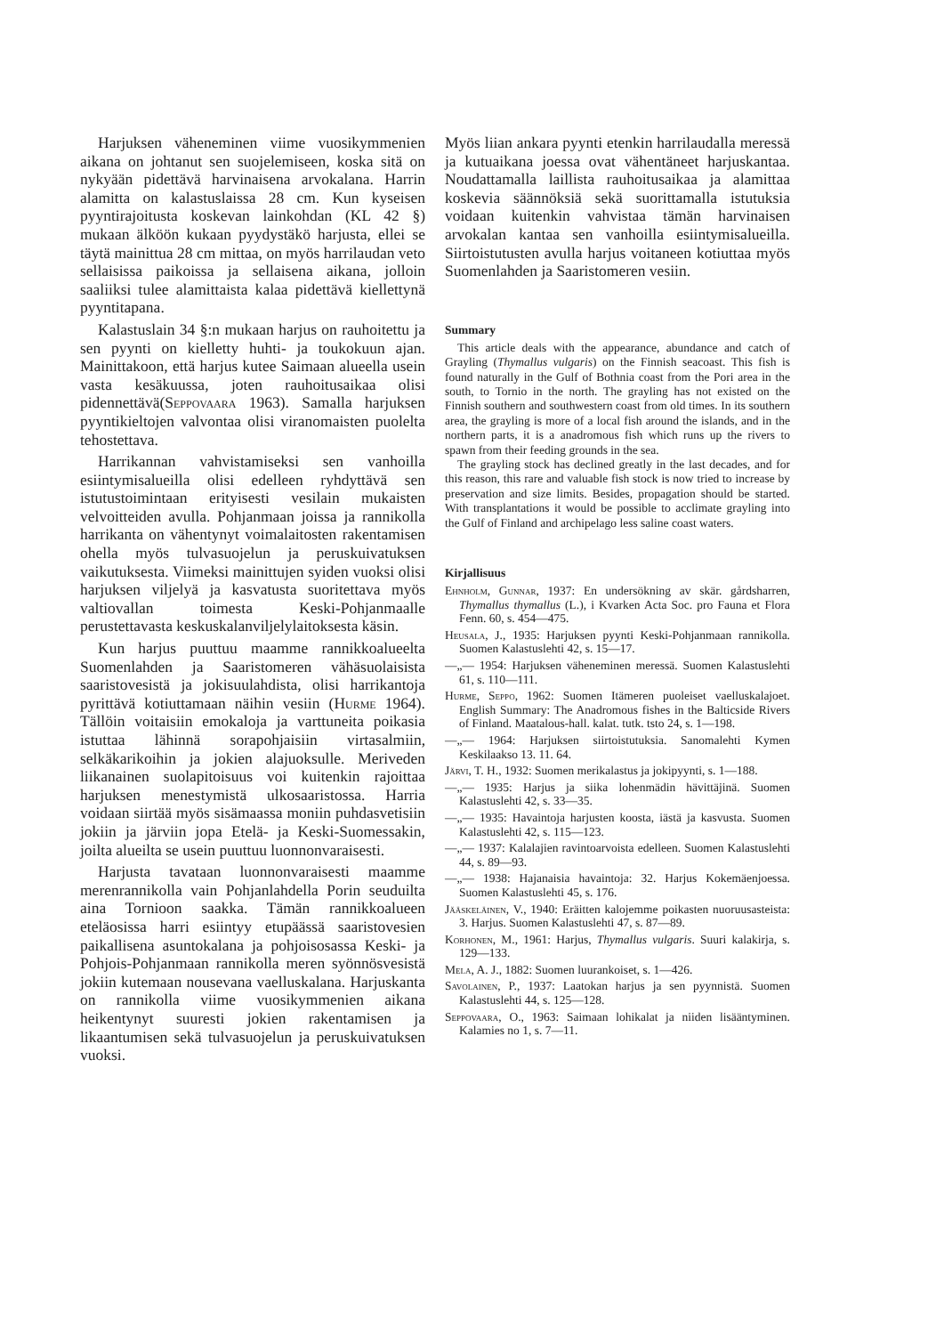Harjuksen väheneminen viime vuosikymmenien aikana on johtanut sen suojelemiseen, koska sitä on nykyään pidettävä harvinaisena arvokalana. Harrin alamitta on kalastuslaissa 28 cm. Kun kyseisen pyyntirajoitusta koskevan lainkohdan (KL 42 §) mukaan älköön kukaan pyydystäkö harjusta, ellei se täytä mainittua 28 cm mittaa, on myös harrilaudan veto sellaisissa paikoissa ja sellaisena aikana, jolloin saaliiksi tulee alamittaista kalaa pidettävä kiellettynä pyyntitapana.
Kalastuslain 34 §:n mukaan harjus on rauhoitettu ja sen pyynti on kielletty huhti- ja toukokuun ajan. Mainittakoon, että harjus kutee Saimaan alueella usein vasta kesäkuussa, joten rauhoitusaikaa olisi pidennettävä(Seppovaara 1963). Samalla harjuksen pyyntikieltojen valvontaa olisi viranomaisten puolelta tehostettava.
Harrikannan vahvistamiseksi sen vanhoilla esiintymisalueilla olisi edelleen ryhdyttävä sen istutustoimintaan erityisesti vesilain mukaisten velvoitteiden avulla. Pohjanmaan joissa ja rannikolla harrikanta on vähentynyt voimalaitosten rakentamisen ohella myös tulvasuojelun ja peruskuivatuksen vaikutuksesta. Viimeksi mainittujen syiden vuoksi olisi harjuksen viljelyä ja kasvatusta suoritettava myös valtiovallan toimesta Keski-Pohjanmaalle perustettavasta keskuskalanviljelylaitoksesta käsin.
Kun harjus puuttuu maamme rannikkoalueelta Suomenlahden ja Saaristomeren vähäsuolaisista saaristovesistä ja jokisuulahdista, olisi harrikantoja pyrittävä kotiuttamaan näihin vesiin (Hurme 1964). Tällöin voitaisiin emokaloja ja varttuneita poikasia istuttaa lähinnä sorapohjaisiin virtasalmiin, selkäkarikoihin ja jokien alajuoksulle. Meriveden liikanainen suolapitoisuus voi kuitenkin rajoittaa harjuksen menestymistä ulkosaaristossa. Harria voidaan siirtää myös sisämaassa moniin puhdasvetisiin jokiin ja järviin jopa Etelä- ja Keski-Suomessakin, joilta alueilta se usein puuttuu luonnonvaraisesti.
Harjusta tavataan luonnonvaraisesti maamme merenrannikolla vain Pohjanlahdella Porin seuduilta aina Tornioon saakka. Tämän rannikkoalueen eteläosissa harri esiintyy etupäässä saaristovesien paikallisena asuntokalana ja pohjoisosassa Keski- ja Pohjois-Pohjanmaan rannikolla meren syönnösvesistä jokiin kutemaan nousevana vaelluskalana. Harjuskanta on rannikolla viime vuosikymmenien aikana heikentynyt suuresti jokien rakentamisen ja likaantumisen sekä tulvasuojelun ja peruskuivatuksen vuoksi.
Myös liian ankara pyynti etenkin harrilaudalla meressä ja kutuaikana joessa ovat vähentäneet harjuskantaa. Noudattamalla laillista rauhoitusaikaa ja alamittaa koskevia säännöksiä sekä suorittamalla istutuksia voidaan kuitenkin vahvistaa tämän harvinaisen arvokalan kantaa sen vanhoilla esiintymisalueilla. Siirtoistutusten avulla harjus voitaneen kotiuttaa myös Suomenlahden ja Saaristomeren vesiin.
Summary
This article deals with the appearance, abundance and catch of Grayling (Thymallus vulgaris) on the Finnish seacoast. This fish is found naturally in the Gulf of Bothnia coast from the Pori area in the south, to Tornio in the north. The grayling has not existed on the Finnish southern and southwestern coast from old times. In its southern area, the grayling is more of a local fish around the islands, and in the northern parts, it is a anadromous fish which runs up the rivers to spawn from their feeding grounds in the sea.
The grayling stock has declined greatly in the last decades, and for this reason, this rare and valuable fish stock is now tried to increase by preservation and size limits. Besides, propagation should be started. With transplantations it would be possible to acclimate grayling into the Gulf of Finland and archipelago less saline coast waters.
Kirjallisuus
Ehnholm, Gunnar, 1937: En undersökning av skär. gårdsharren, Thymallus thymallus (L.), i Kvarken Acta Soc. pro Fauna et Flora Fenn. 60, s. 454—475.
Heusala, J., 1935: Harjuksen pyynti Keski-Pohjanmaan rannikolla. Suomen Kalastuslehti 42, s. 15—17.
—„— 1954: Harjuksen väheneminen meressä. Suomen Kalastuslehti 61, s. 110—111.
Hurme, Seppo, 1962: Suomen Itämeren puoleiset vaelluskalajoet. English Summary: The Anadromous fishes in the Balticside Rivers of Finland. Maatalous-hall. kalat. tutk. tsto 24, s. 1—198.
—„— 1964: Harjuksen siirtoistutuksia. Sanomalehti Kymen Keskilaakso 13. 11. 64.
Järvi, T. H., 1932: Suomen merikalastus ja jokipyynti, s. 1—188.
—„— 1935: Harjus ja siika lohenmädin hävittäjinä. Suomen Kalastuslehti 42, s. 33—35.
—„— 1935: Havaintoja harjusten koosta, iästä ja kasvusta. Suomen Kalastuslehti 42, s. 115—123.
—„— 1937: Kalalajien ravintoarvoista edelleen. Suomen Kalastuslehti 44, s. 89—93.
—„— 1938: Hajanaisia havaintoja: 32. Harjus Kokemäenjoessa. Suomen Kalastuslehti 45, s. 176.
Jääskeläinen, V., 1940: Eräitten kalojemme poikasten nuoruusasteista: 3. Harjus. Suomen Kalastuslehti 47, s. 87—89.
Korhonen, M., 1961: Harjus, Thymallus vulgaris. Suuri kalakirja, s. 129—133.
Mela, A. J., 1882: Suomen luurankoiset, s. 1—426.
Savolainen, P., 1937: Laatokan harjus ja sen pyynnistä. Suomen Kalastuslehti 44, s. 125—128.
Seppovaara, O., 1963: Saimaan lohikalat ja niiden lisääntyminen. Kalamies no 1, s. 7—11.